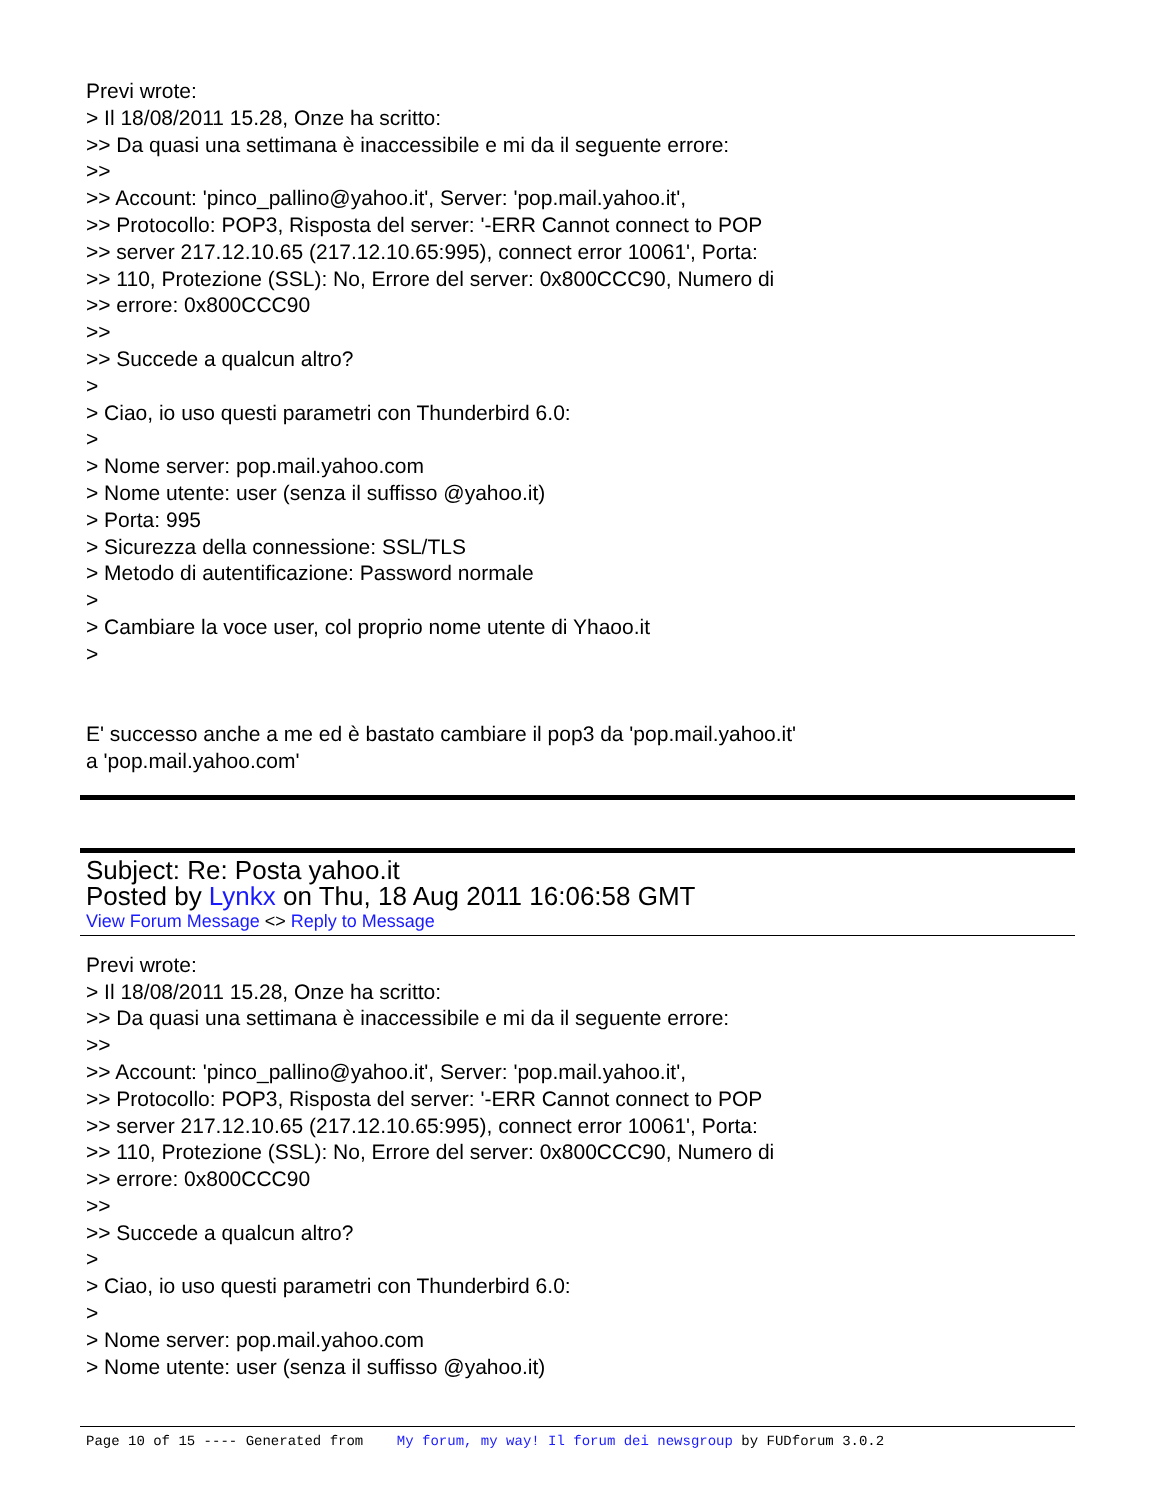Previ wrote:
> Il 18/08/2011 15.28, Onze ha scritto:
>> Da quasi una settimana è inaccessibile e mi da il seguente errore:
>>
>> Account: 'pinco_pallino@yahoo.it', Server: 'pop.mail.yahoo.it',
>> Protocollo: POP3, Risposta del server: '-ERR Cannot connect to POP
>> server 217.12.10.65 (217.12.10.65:995), connect error 10061', Porta:
>> 110, Protezione (SSL): No, Errore del server: 0x800CCC90, Numero di
>> errore: 0x800CCC90
>>
>> Succede a qualcun altro?
>
> Ciao, io uso questi parametri con Thunderbird 6.0:
>
> Nome server: pop.mail.yahoo.com
> Nome utente: user (senza il suffisso @yahoo.it)
> Porta: 995
> Sicurezza della connessione: SSL/TLS
> Metodo di autentificazione: Password normale
>
> Cambiare la voce user, col proprio nome utente di Yhaoo.it
>
E' successo anche a me ed è bastato cambiare il pop3 da 'pop.mail.yahoo.it'
a 'pop.mail.yahoo.com'
Subject: Re: Posta yahoo.it
Posted by Lynkx on Thu, 18 Aug 2011 16:06:58 GMT
View Forum Message <> Reply to Message
Previ wrote:
> Il 18/08/2011 15.28, Onze ha scritto:
>> Da quasi una settimana è inaccessibile e mi da il seguente errore:
>>
>> Account: 'pinco_pallino@yahoo.it', Server: 'pop.mail.yahoo.it',
>> Protocollo: POP3, Risposta del server: '-ERR Cannot connect to POP
>> server 217.12.10.65 (217.12.10.65:995), connect error 10061', Porta:
>> 110, Protezione (SSL): No, Errore del server: 0x800CCC90, Numero di
>> errore: 0x800CCC90
>>
>> Succede a qualcun altro?
>
> Ciao, io uso questi parametri con Thunderbird 6.0:
>
> Nome server: pop.mail.yahoo.com
> Nome utente: user (senza il suffisso @yahoo.it)
Page 10 of 15 ---- Generated from My forum, my way! Il forum dei newsgroup by FUDforum 3.0.2